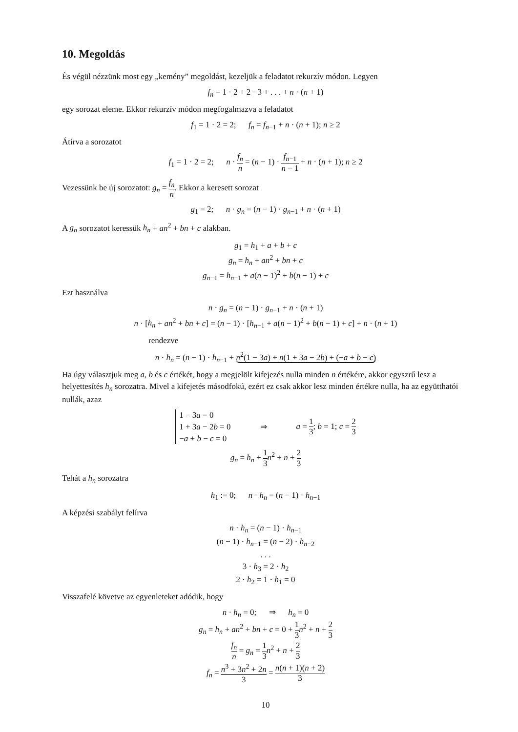10. Megoldás
És végül nézzünk most egy „kemény” megoldást, kezeljük a feladatot rekurzív módon. Legyen
f<sub>n</sub> = 1 · 2 + 2 · 3 + . . . + n · (n + 1)
egy sorozat eleme. Ekkor rekurzív módon megfogalmazva a feladatot
f<sub>1</sub> = 1 · 2 = 2; f<sub>n</sub> = f<sub>n−1</sub> + n · (n + 1); n ≥ 2
Átírva a sorozatot
f<sub>1</sub> = 1 · 2 = 2; n · f<sub>n</sub> n = (n − 1) · f<sub>n−1</sub> n − 1 + n · (n + 1); n ≥ 2
Vezessünk be új sorozatot: g<sub>n</sub> = f<sub>n</sub> n. Ekkor a keresett sorozat
g<sub>1</sub> = 2; n · g<sub>n</sub> = (n − 1) · g<sub>n−1</sub> + n · (n + 1)
A g<sub>n</sub> sorozatot keressük h<sub>n</sub> + an<sup>2</sup> + bn + c alakban.
g<sub>1</sub> = h<sub>1</sub> + a + b + c
g<sub>n</sub> = h<sub>n</sub> + an<sup>2</sup> + bn + c
g<sub>n−1</sub> = h<sub>n−1</sub> + a(n − 1)<sup>2</sup> + b(n − 1) + c
Ezt használva
n · g<sub>n</sub> = (n − 1) · g<sub>n−1</sub> + n · (n + 1)
n · [h<sub>n</sub> + an<sup>2</sup> + bn + c] = (n − 1) · [h<sub>n−1</sub> + a(n − 1)<sup>2</sup> + b(n − 1) + c] + n · (n + 1)
rendezve
n · h<sub>n</sub> = (n − 1) · h<sub>n−1</sub> + n<sup>2</sup>(1 − 3a) + n(1 + 3a − 2b) + (−a + b − c)
Ha úgy választjuk meg a, b és c értékét, hogy a megjelölt kifejezés nulla minden n értékére, akkor egyszrű lesz a helyettesítés h<sub>n</sub> sorozatra. Mivel a kifejetés másodfokú, ezért ez csak akkor lesz minden értékre nulla, ha az együtthatói nullák, azaz
1 − 3a = 0
1 + 3a − 2b = 0
−a + b − c = 0
⇒ a = 1 3; b = 1; c = 2 3
g<sub>n</sub> = h<sub>n</sub> + 1 3 n<sup>2</sup> + n + 2 3
Tehát a h<sub>n</sub> sorozatra
h<sub>1</sub> := 0; n · h<sub>n</sub> = (n − 1) · h<sub>n−1</sub>
A képzési szabályt felírva
n · h<sub>n</sub> = (n − 1) · h<sub>n−1</sub>
(n − 1) · h<sub>n−1</sub> = (n − 2) · h<sub>n−2</sub>
. . .
3 · h<sub>3</sub> = 2 · h<sub>2</sub>
2 · h<sub>2</sub> = 1 · h<sub>1</sub> = 0
Visszafelé követve az egyenleteket adódik, hogy
n · h<sub>n</sub> = 0; ⇒ h<sub>n</sub> = 0
g<sub>n</sub> = h<sub>n</sub> + an<sup>2</sup> + bn + c = 0 + 1 3 n<sup>2</sup> + n + 2 3
f<sub>n</sub> n = g<sub>n</sub> = 1 3 n<sup>2</sup> + n + 2 3
f<sub>n</sub> = n<sup>3</sup> + 3n<sup>2</sup> + 2n 3 = n(n + 1)(n + 2) 3
10